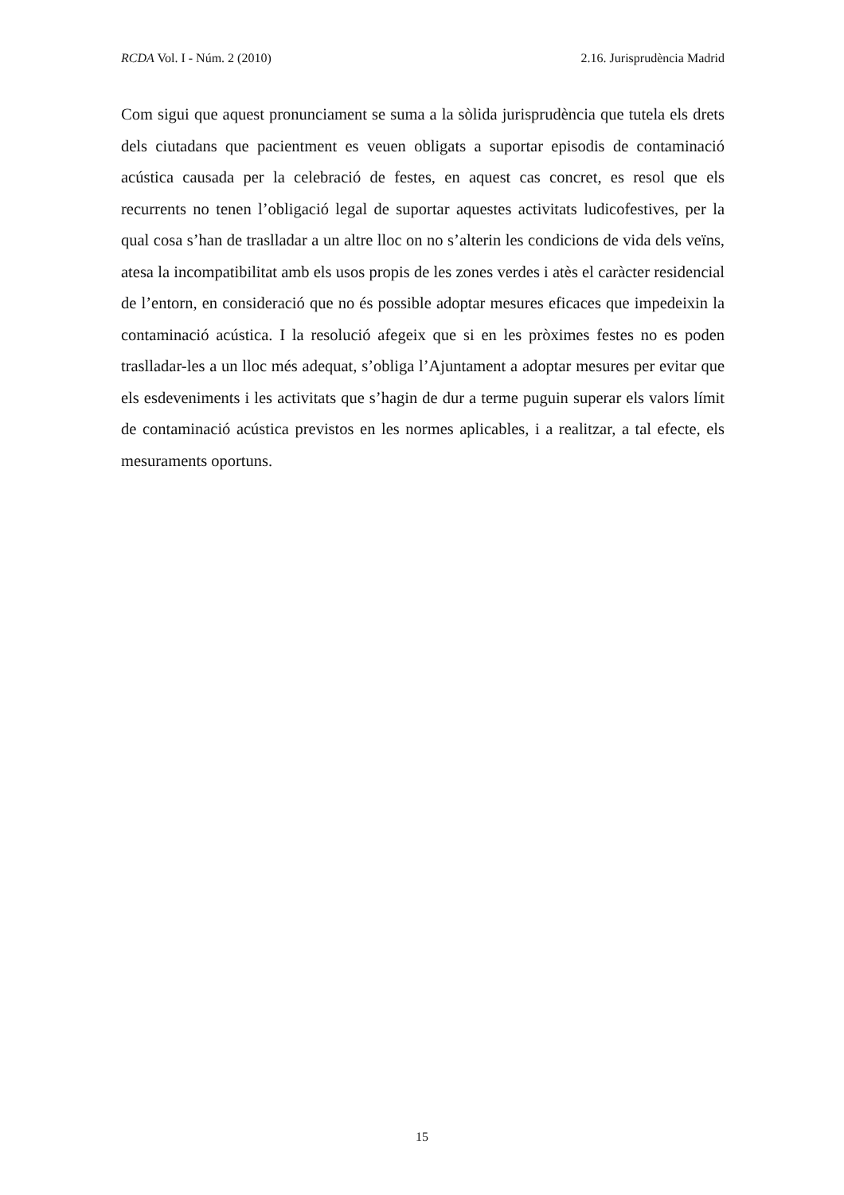RCDA Vol. I - Núm. 2 (2010) 2.16. Jurisprudència Madrid
Com sigui que aquest pronunciament se suma a la sòlida jurisprudència que tutela els drets dels ciutadans que pacientment es veuen obligats a suportar episodis de contaminació acústica causada per la celebració de festes, en aquest cas concret, es resol que els recurrents no tenen l’obligació legal de suportar aquestes activitats ludicofestives, per la qual cosa s’han de traslladar a un altre lloc on no s’alterin les condicions de vida dels veïns, atesa la incompatibilitat amb els usos propis de les zones verdes i atès el caràcter residencial de l’entorn, en consideració que no és possible adoptar mesures eficaces que impedeixin la contaminació acústica. I la resolució afegeix que si en les pròximes festes no es poden traslladar-les a un lloc més adequat, s’obliga l’Ajuntament a adoptar mesures per evitar que els esdeveniments i les activitats que s’hagin de dur a terme puguin superar els valors límit de contaminació acústica previstos en les normes aplicables, i a realitzar, a tal efecte, els mesuraments oportuns.
15